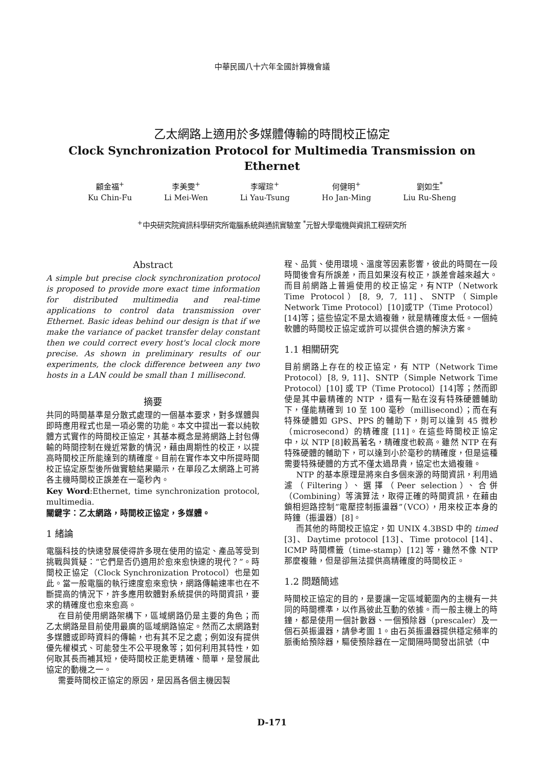中華民國八十六年全國計算機會議
乙太網路上適用於多媒體傳輸的時間校正協定
Clock Synchronization Protocol for Multimedia Transmission on Ethernet
顧金福<sup>+</sup>
Ku Chin-Fu
李美雯<sup>+</sup>
Li Mei-Wen
李曜琮<sup>+</sup>
Li Yau-Tsung
何健明<sup>+</sup>
Ho Jan-Ming
劉如生<sup>*</sup>
Liu Ru-Sheng
<sup>+</sup>中央研究院資訊科學研究所電腦系統與通訊實驗室 <sup>*</sup>元智大學電機與資訊工程研究所
Abstract
A simple but precise clock synchronization protocol is proposed to provide more exact time information for distributed multimedia and real-time applications to control data transmission over Ethernet. Basic ideas behind our design is that if we make the variance of packet transfer delay constant then we could correct every host's local clock more precise. As shown in preliminary results of our experiments, the clock difference between any two hosts in a LAN could be small than 1 millisecond.
摘要
共同的時間基準是分散式處理的一個基本要求，對多媒體與即時應用程式也是一項必需的功能。本文中提出一套以純軟體方式實作的時間校正協定，其基本概念是將網路上封包傳輸的時間控制在幾近常數的情況，藉由周期性的校正，以提高時間校正所能達到的精確度。目前在實作本文中所提時間校正協定原型後所做實驗結果顯示，在單段乙太網路上可將各主機時間校正誤差在一毫秒內。
Key Word:Ethernet, time synchronization protocol, multimedia.
關鍵字：乙太網路，時間校正協定，多媒體。
1 緒論
電腦科技的快速發展使得許多現在使用的協定、產品等受到挑戰與質疑：“它們是否仍適用於愈來愈快速的現代？”。時間校正協定（Clock Synchronization Protocol）也是如此。當一般電腦的執行速度愈來愈快，網路傳輸速率也在不斷提高的情況下，許多應用軟體對系統提供的時間資訊，要求的精確度也愈來愈高。
在目前使用網路架構下，區域網路仍是主要的角色；而乙太網路是目前使用最廣的區域網路協定。然而乙太網路對多媒體或即時資料的傳輸，也有其不足之處；例如沒有提供優先權模式、可能發生不公平現象等；如何利用其特性，如何取其長而補其短，使時間校正能更精確、簡單，是發展此協定的動機之一。
需要時間校正協定的原因，是因爲各個主機因製
程、品質、使用環境、溫度等因素影響，彼此的時間在一段時間後會有所誤差，而且如果沒有校正，誤差會越來越大。而目前網路上普遍使用的校正協定，有NTP（Network Time Protocol）[8, 9, 7, 11]、SNTP（Simple Network Time Protocol）[10]或TP（Time Protocol）[14]等；這些協定不是太過複雜，就是精確度太低。一個純軟體的時間校正協定或許可以提供合適的解決方案。
1.1 相關研究
目前網路上存在的校正協定，有 NTP（Network Time Protocol）[8, 9, 11]、SNTP（Simple Network Time Protocol）[10] 或 TP（Time Protocol）[14]等；然而即使是其中最精確的 NTP ，還有一點在沒有特殊硬體輔助下，僅能精確到 10 至 100 毫秒（millisecond）；而在有特殊硬體如 GPS、PPS 的輔助下，則可以達到 45 微秒（microsecond）的精確度 [11]。在這些時間校正協定中，以 NTP [8]較爲著名，精確度也較高。雖然 NTP 在有特殊硬體的輔助下，可以達到小於毫秒的精確度，但是這種需要特殊硬體的方式不僅太過昂貴，協定也太過複雜。
NTP 的基本原理是將來自多個來源的時間資訊，利用過濾（Filtering）、選擇（Peer selection）、合併（Combining）等演算法，取得正確的時間資訊，在藉由鎖相迴路控制”電壓控制振盪器”（VCO），用來校正本身的時鐘（振盪器）[8]。
而其他的時間校正協定，如 UNIX 4.3BSD 中的 timed [3]、Daytime protocol [13]、Time protocol [14]、ICMP 時間標籤（time-stamp）[12] 等，雖然不像 NTP 那麼複雜，但是卻無法提供高精確度的時間校正。
1.2 問題簡述
時間校正協定的目的，是要讓一定區域範圍內的主機有一共同的時間標準，以作爲彼此互動的依據。而一般主機上的時鐘，都是使用一個計數器、一個預除器（prescaler）及一個石英振盪器，請參考圖 1。由石英振盪器提供穩定頻率的脈衝給預除器，驅使預除器在一定間隔時間發出訊號（中
D-171